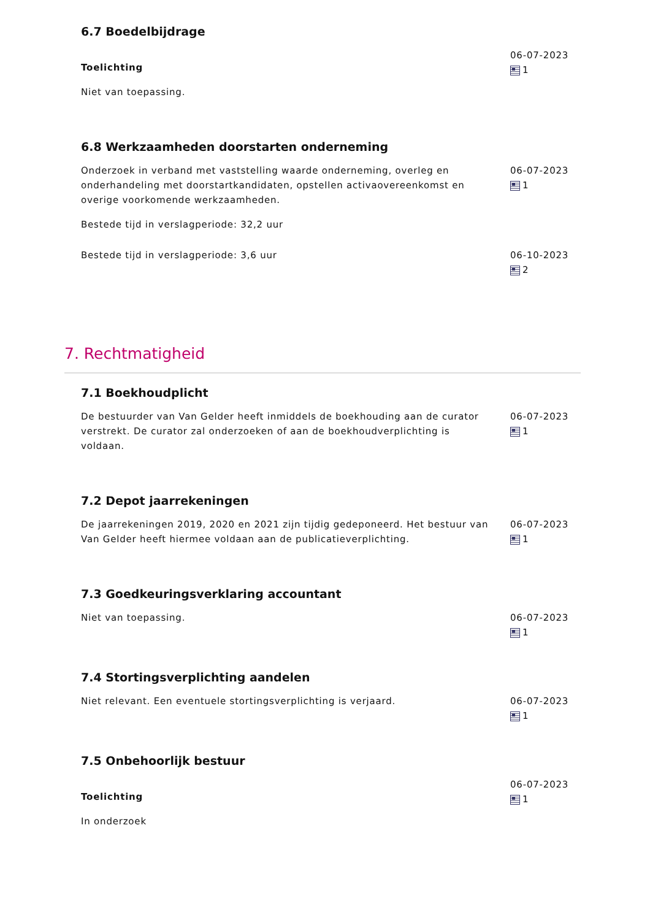6.7 Boedelbijdrage
Toelichting
Niet van toepassing.
06-07-2023
1
6.8 Werkzaamheden doorstarten onderneming
Onderzoek in verband met vaststelling waarde onderneming, overleg en onderhandeling met doorstartkandidaten, opstellen activaovereenkomst en overige voorkomende werkzaamheden.
Bestede tijd in verslagperiode: 32,2 uur
06-07-2023
1
Bestede tijd in verslagperiode: 3,6 uur 06-10-2023
2
7. Rechtmatigheid
7.1 Boekhoudplicht
De bestuurder van Van Gelder heeft inmiddels de boekhouding aan de curator verstrekt. De curator zal onderzoeken of aan de boekhoudverplichting is voldaan.
06-07-2023
1
7.2 Depot jaarrekeningen
De jaarrekeningen 2019, 2020 en 2021 zijn tijdig gedeponeerd. Het bestuur van Van Gelder heeft hiermee voldaan aan de publicatieverplichting.
06-07-2023
1
7.3 Goedkeuringsverklaring accountant
Niet van toepassing. 06-07-2023
1
7.4 Stortingsverplichting aandelen
Niet relevant. Een eventuele stortingsverplichting is verjaard. 06-07-2023
1
7.5 Onbehoorlijk bestuur
Toelichting
In onderzoek
06-07-2023
1